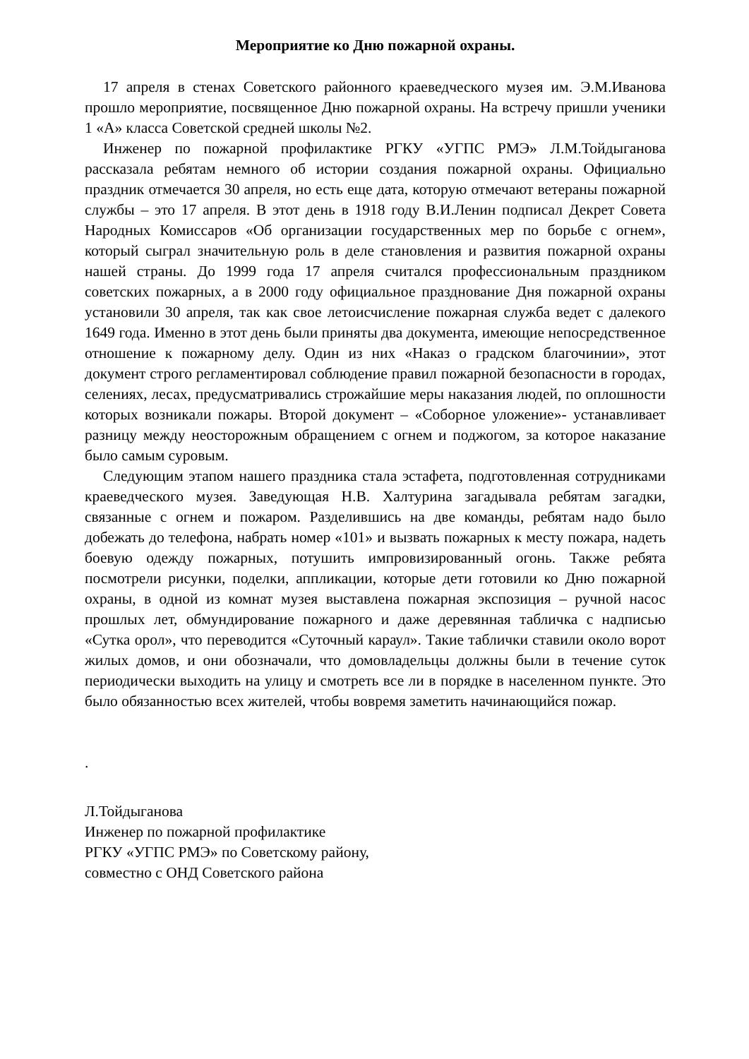Мероприятие ко Дню пожарной охраны.
17 апреля в стенах Советского районного краеведческого музея им. Э.М.Иванова прошло мероприятие, посвященное Дню пожарной охраны. На встречу пришли ученики 1 «А» класса Советской средней школы №2.
Инженер по пожарной профилактике РГКУ «УГПС РМЭ» Л.М.Тойдыганова рассказала ребятам немного об истории создания пожарной охраны. Официально праздник отмечается 30 апреля, но есть еще дата, которую отмечают ветераны пожарной службы – это 17 апреля. В этот день в 1918 году В.И.Ленин подписал Декрет Совета Народных Комиссаров «Об организации государственных мер по борьбе с огнем», который сыграл значительную роль в деле становления и развития пожарной охраны нашей страны. До 1999 года 17 апреля считался профессиональным праздником советских пожарных, а в 2000 году официальное празднование Дня пожарной охраны установили 30 апреля, так как свое летоисчисление пожарная служба ведет с далекого 1649 года. Именно в этот день были приняты два документа, имеющие непосредственное отношение к пожарному делу. Один из них «Наказ о градском благочинии», этот документ строго регламентировал соблюдение правил пожарной безопасности в городах, селениях, лесах, предусматривались строжайшие меры наказания людей, по оплошности которых возникали пожары. Второй документ – «Соборное уложение»- устанавливает разницу между неосторожным обращением с огнем и поджогом, за которое наказание было самым суровым.
Следующим этапом нашего праздника стала эстафета, подготовленная сотрудниками краеведческого музея. Заведующая Н.В. Халтурина загадывала ребятам загадки, связанные с огнем и пожаром. Разделившись на две команды, ребятам надо было добежать до телефона, набрать номер «101» и вызвать пожарных к месту пожара, надеть боевую одежду пожарных, потушить импровизированный огонь. Также ребята посмотрели рисунки, поделки, аппликации, которые дети готовили ко Дню пожарной охраны, в одной из комнат музея выставлена пожарная экспозиция – ручной насос прошлых лет, обмундирование пожарного и даже деревянная табличка с надписью «Сутка орол», что переводится «Суточный караул». Такие таблички ставили около ворот жилых домов, и они обозначали, что домовладельцы должны были в течение суток периодически выходить на улицу и смотреть все ли в порядке в населенном пункте. Это было обязанностью всех жителей, чтобы вовремя заметить начинающийся пожар.
.
Л.Тойдыганова
Инженер по пожарной профилактике
РГКУ «УГПС РМЭ» по Советскому району,
совместно с ОНД Советского района